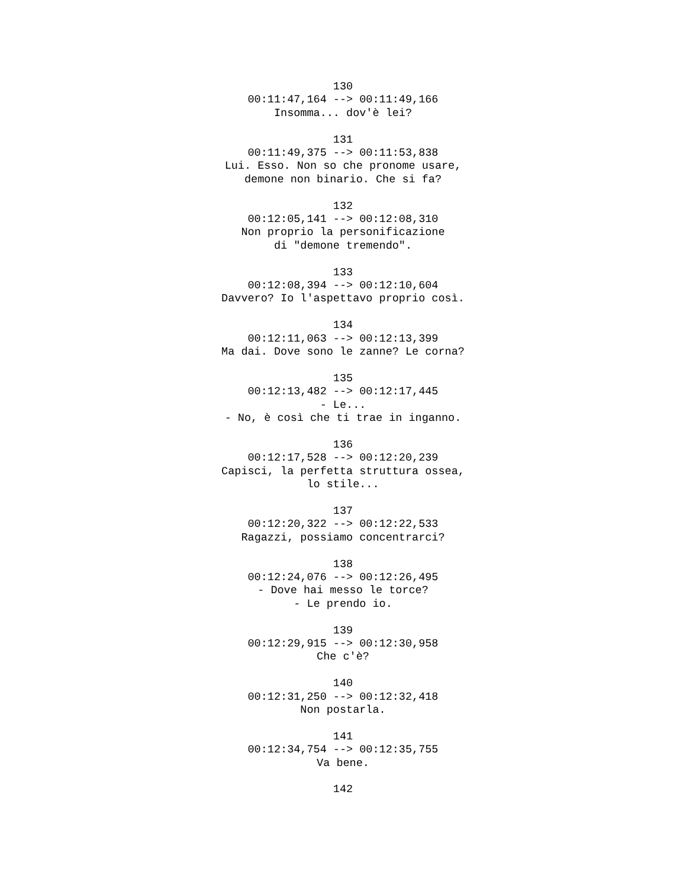130
00:11:47,164 --> 00:11:49,166
Insomma... dov'è lei?
131
00:11:49,375 --> 00:11:53,838
Lui. Esso. Non so che pronome usare,
demone non binario. Che si fa?
132
00:12:05,141 --> 00:12:08,310
Non proprio la personificazione
di "demone tremendo".
133
00:12:08,394 --> 00:12:10,604
Davvero? Io l'aspettavo proprio così.
134
00:12:11,063 --> 00:12:13,399
Ma dai. Dove sono le zanne? Le corna?
135
00:12:13,482 --> 00:12:17,445
- Le...
- No, è così che ti trae in inganno.
136
00:12:17,528 --> 00:12:20,239
Capisci, la perfetta struttura ossea,
lo stile...
137
00:12:20,322 --> 00:12:22,533
Ragazzi, possiamo concentrarci?
138
00:12:24,076 --> 00:12:26,495
- Dove hai messo le torce?
- Le prendo io.
139
00:12:29,915 --> 00:12:30,958
Che c'è?
140
00:12:31,250 --> 00:12:32,418
Non postarla.
141
00:12:34,754 --> 00:12:35,755
Va bene.
142